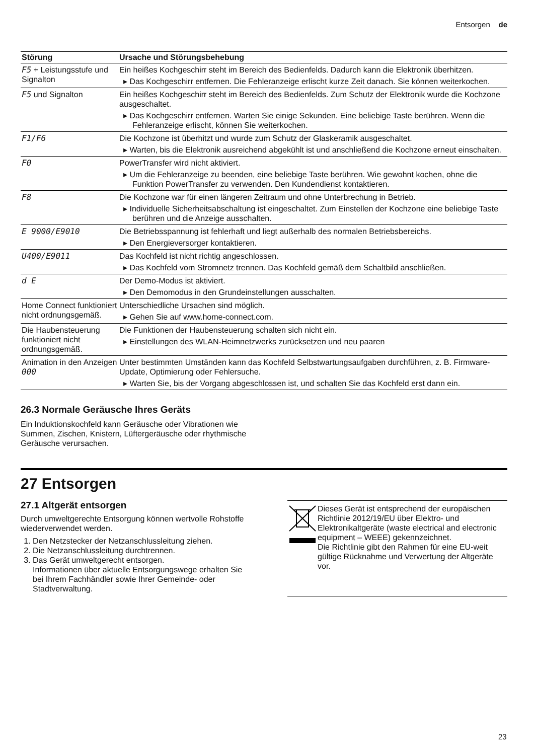Entsorgen de
| Störung | Ursache und Störungsbehebung |
| --- | --- |
| F5 + Leistungsstufe und Signalton | Ein heißes Kochgeschirr steht im Bereich des Bedienfelds. Dadurch kann die Elektronik überhitzen. ▸ Das Kochgeschirr entfernen. Die Fehleranzeige erlischt kurze Zeit danach. Sie können weiterkochen. |
| F5 und Signalton | Ein heißes Kochgeschirr steht im Bereich des Bedienfelds. Zum Schutz der Elektronik wurde die Kochzone ausgeschaltet. ▸ Das Kochgeschirr entfernen. Warten Sie einige Sekunden. Eine beliebige Taste berühren. Wenn die Fehleranzeige erlischt, können Sie weiterkochen. |
| F1/F6 | Die Kochzone ist überhitzt und wurde zum Schutz der Glaskeramik ausgeschaltet. ▸ Warten, bis die Elektronik ausreichend abgekühlt ist und anschließend die Kochzone erneut einschalten. |
| F0 | PowerTransfer wird nicht aktiviert. ▸ Um die Fehleranzeige zu beenden, eine beliebige Taste berühren. Wie gewohnt kochen, ohne die Funktion PowerTransfer zu verwenden. Den Kundendienst kontaktieren. |
| F8 | Die Kochzone war für einen längeren Zeitraum und ohne Unterbrechung in Betrieb. ▸ Individuelle Sicherheitsabschaltung ist eingeschaltet. Zum Einstellen der Kochzone eine beliebige Taste berühren und die Anzeige ausschalten. |
| E 9000/E9010 | Die Betriebsspannung ist fehlerhaft und liegt außerhalb des normalen Betriebsbereichs. ▸ Den Energieversorger kontaktieren. |
| U400/E9011 | Das Kochfeld ist nicht richtig angeschlossen. ▸ Das Kochfeld vom Stromnetz trennen. Das Kochfeld gemäß dem Schaltbild anschließen. |
| d E | Der Demo-Modus ist aktiviert. ▸ Den Demomodus in den Grundeinstellungen ausschalten. |
| Home Connect funktioniert nicht ordnungsgemäß. | Unterschiedliche Ursachen sind möglich. ▸ Gehen Sie auf www.home-connect.com. |
| Die Haubensteuerung funktioniert nicht ordnungsgemäß. | Die Funktionen der Haubensteuerung schalten sich nicht ein. ▸ Einstellungen des WLAN-Heimnetzwerks zurücksetzen und neu paaren |
| Animation in den Anzeigen 000 | Unter bestimmten Umständen kann das Kochfeld Selbstwartungsaufgaben durchführen, z. B. Firmware-Update, Optimierung oder Fehlersuche. ▸ Warten Sie, bis der Vorgang abgeschlossen ist, und schalten Sie das Kochfeld erst dann ein. |
26.3 Normale Geräusche Ihres Geräts
Ein Induktionskochfeld kann Geräusche oder Vibrationen wie Summen, Zischen, Knistern, Lüftergeräusche oder rhythmische Geräusche verursachen.
27 Entsorgen
27.1 Altgerät entsorgen
Durch umweltgerechte Entsorgung können wertvolle Rohstoffe wiederverwendet werden.
1. Den Netzstecker der Netzanschlussleitung ziehen.
2. Die Netzanschlussleitung durchtrennen.
3. Das Gerät umweltgerecht entsorgen.
Informationen über aktuelle Entsorgungswege erhalten Sie bei Ihrem Fachhändler sowie Ihrer Gemeinde- oder Stadtverwaltung.
Dieses Gerät ist entsprechend der europäischen Richtlinie 2012/19/EU über Elektro- und Elektronikaltgeräte (waste electrical and electronic equipment – WEEE) gekennzeichnet.
Die Richtlinie gibt den Rahmen für eine EU-weit gültige Rücknahme und Verwertung der Altgeräte vor.
23